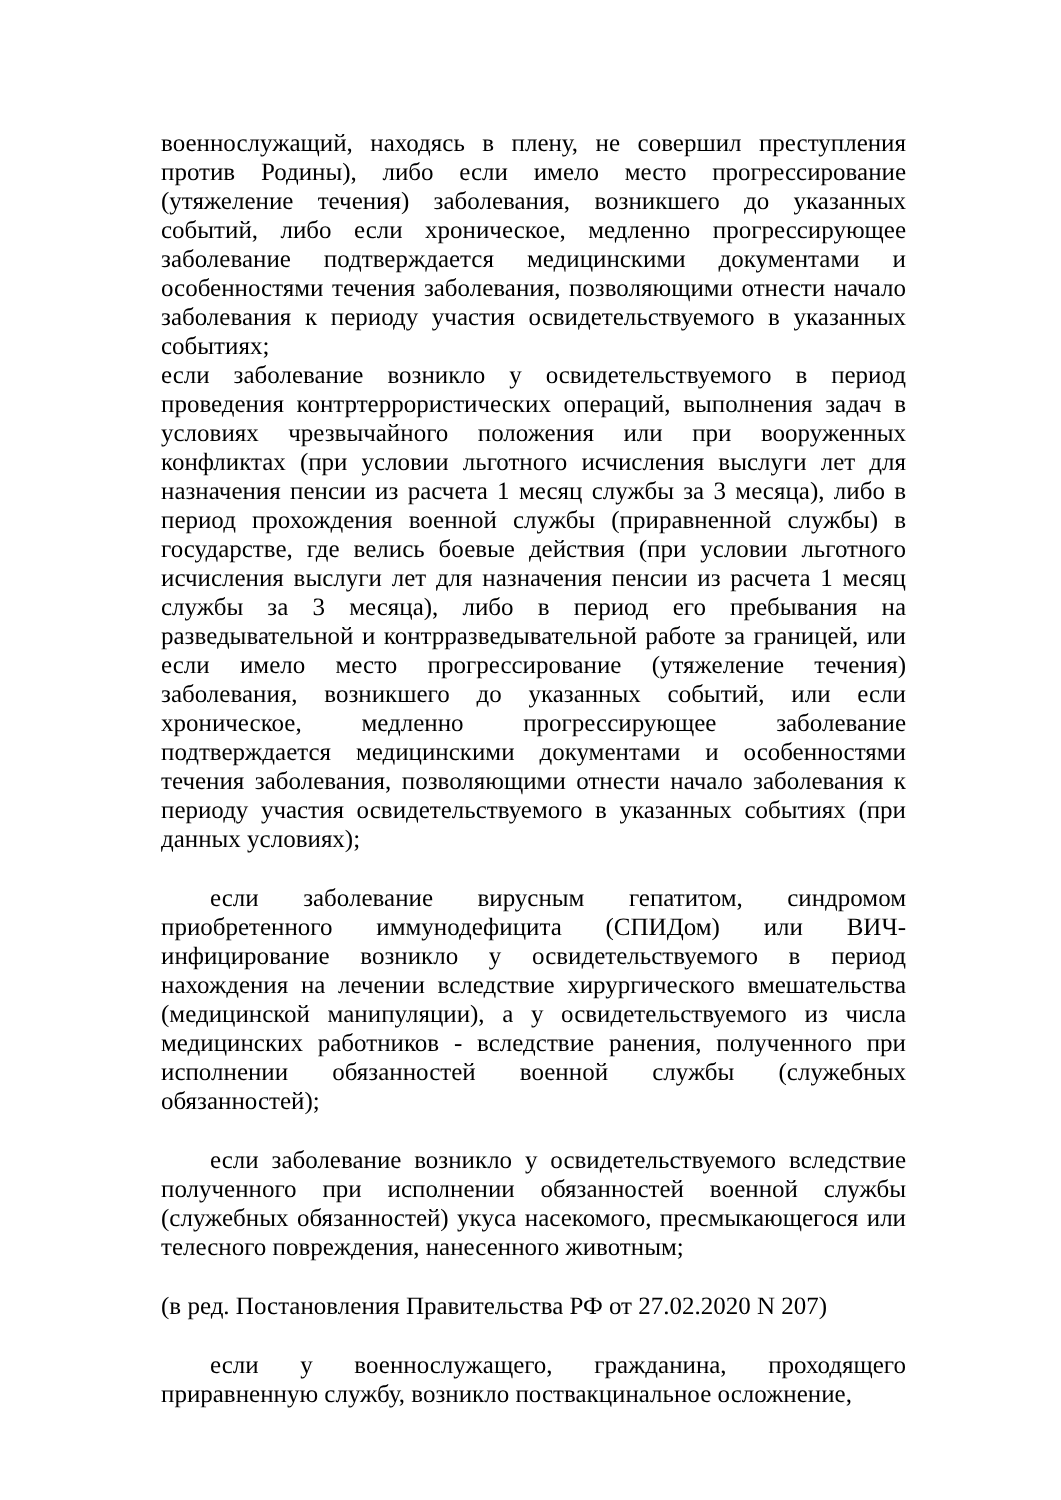военнослужащий, находясь в плену, не совершил преступления против Родины), либо если имело место прогрессирование (утяжеление течения) заболевания, возникшего до указанных событий, либо если хроническое, медленно прогрессирующее заболевание подтверждается медицинскими документами и особенностями течения заболевания, позволяющими отнести начало заболевания к периоду участия освидетельствуемого в указанных событиях;
если заболевание возникло у освидетельствуемого в период проведения контртеррористических операций, выполнения задач в условиях чрезвычайного положения или при вооруженных конфликтах (при условии льготного исчисления выслуги лет для назначения пенсии из расчета 1 месяц службы за 3 месяца), либо в период прохождения военной службы (приравненной службы) в государстве, где велись боевые действия (при условии льготного исчисления выслуги лет для назначения пенсии из расчета 1 месяц службы за 3 месяца), либо в период его пребывания на разведывательной и контрразведывательной работе за границей, или если имело место прогрессирование (утяжеление течения) заболевания, возникшего до указанных событий, или если хроническое, медленно прогрессирующее заболевание подтверждается медицинскими документами и особенностями течения заболевания, позволяющими отнести начало заболевания к периоду участия освидетельствуемого в указанных событиях (при данных условиях);
если заболевание вирусным гепатитом, синдромом приобретенного иммунодефицита (СПИДом) или ВИЧ-инфицирование возникло у освидетельствуемого в период нахождения на лечении вследствие хирургического вмешательства (медицинской манипуляции), а у освидетельствуемого из числа медицинских работников - вследствие ранения, полученного при исполнении обязанностей военной службы (служебных обязанностей);
если заболевание возникло у освидетельствуемого вследствие полученного при исполнении обязанностей военной службы (служебных обязанностей) укуса насекомого, пресмыкающегося или телесного повреждения, нанесенного животным;
(в ред. Постановления Правительства РФ от 27.02.2020 N 207)
если у военнослужащего, гражданина, проходящего приравненную службу, возникло поствакцинальное осложнение,